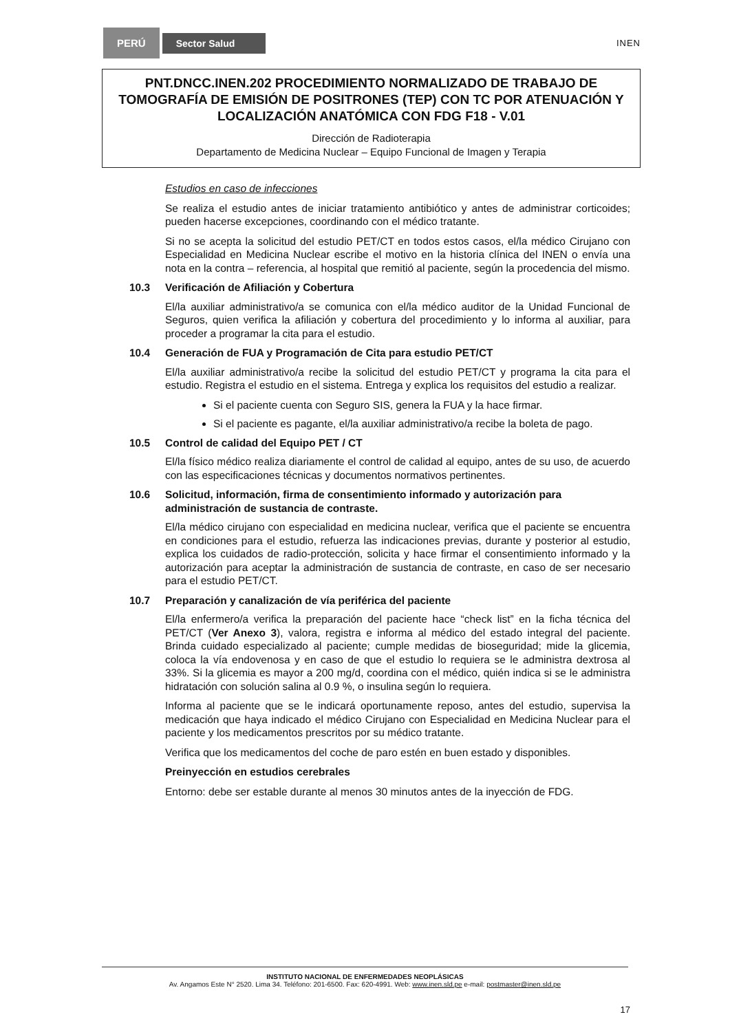PERÚ
Sector Salud
INEN
PNT.DNCC.INEN.202 PROCEDIMIENTO NORMALIZADO DE TRABAJO DE TOMOGRAFÍA DE EMISIÓN DE POSITRONES (TEP) CON TC POR ATENUACIÓN Y LOCALIZACIÓN ANATÓMICA CON FDG F18 - V.01
Dirección de Radioterapia
Departamento de Medicina Nuclear – Equipo Funcional de Imagen y Terapia
Estudios en caso de infecciones
Se realiza el estudio antes de iniciar tratamiento antibiótico y antes de administrar corticoides; pueden hacerse excepciones, coordinando con el médico tratante.
Si no se acepta la solicitud del estudio PET/CT en todos estos casos, el/la médico Cirujano con Especialidad en Medicina Nuclear escribe el motivo en la historia clínica del INEN o envía una nota en la contra – referencia, al hospital que remitió al paciente, según la procedencia del mismo.
10.3 Verificación de Afiliación y Cobertura
El/la auxiliar administrativo/a se comunica con el/la médico auditor de la Unidad Funcional de Seguros, quien verifica la afiliación y cobertura del procedimiento y lo informa al auxiliar, para proceder a programar la cita para el estudio.
10.4 Generación de FUA y Programación de Cita para estudio PET/CT
El/la auxiliar administrativo/a recibe la solicitud del estudio PET/CT y programa la cita para el estudio. Registra el estudio en el sistema. Entrega y explica los requisitos del estudio a realizar.
Si el paciente cuenta con Seguro SIS, genera la FUA y la hace firmar.
Si el paciente es pagante, el/la auxiliar administrativo/a recibe la boleta de pago.
10.5 Control de calidad del Equipo PET / CT
El/la físico médico realiza diariamente el control de calidad al equipo, antes de su uso, de acuerdo con las especificaciones técnicas y documentos normativos pertinentes.
10.6 Solicitud, información, firma de consentimiento informado y autorización para administración de sustancia de contraste.
El/la médico cirujano con especialidad en medicina nuclear, verifica que el paciente se encuentra en condiciones para el estudio, refuerza las indicaciones previas, durante y posterior al estudio, explica los cuidados de radio-protección, solicita y hace firmar el consentimiento informado y la autorización para aceptar la administración de sustancia de contraste, en caso de ser necesario para el estudio PET/CT.
10.7 Preparación y canalización de vía periférica del paciente
El/la enfermero/a verifica la preparación del paciente hace “check list” en la ficha técnica del PET/CT (Ver Anexo 3), valora, registra e informa al médico del estado integral del paciente. Brinda cuidado especializado al paciente; cumple medidas de bioseguridad; mide la glicemia, coloca la vía endovenosa y en caso de que el estudio lo requiera se le administra dextrosa al 33%. Si la glicemia es mayor a 200 mg/d, coordina con el médico, quién indica si se le administra hidratación con solución salina al 0.9 %, o insulina según lo requiera.
Informa al paciente que se le indicará oportunamente reposo, antes del estudio, supervisa la medicación que haya indicado el médico Cirujano con Especialidad en Medicina Nuclear para el paciente y los medicamentos prescritos por su médico tratante.
Verifica que los medicamentos del coche de paro estén en buen estado y disponibles.
Preinyección en estudios cerebrales
Entorno: debe ser estable durante al menos 30 minutos antes de la inyección de FDG.
INSTITUTO NACIONAL DE ENFERMEDADES NEOPLÁSICAS
Av. Angamos Este N° 2520. Lima 34. Teléfono: 201-6500. Fax: 620-4991. Web: www.inen.sld.pe e-mail: postmaster@inen.sld.pe
17